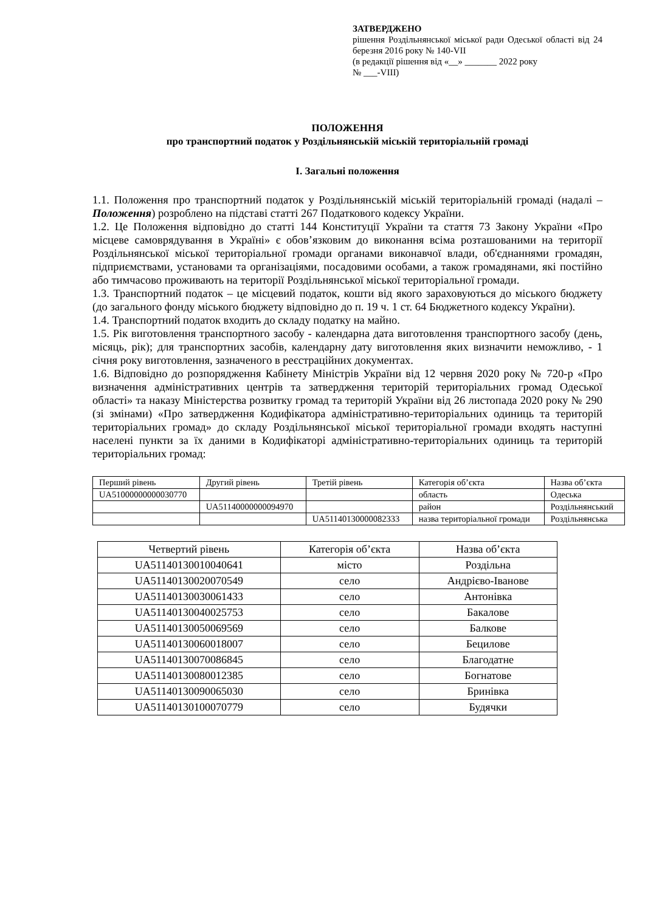ЗАТВЕРДЖЕНО
рішення Роздільнянської міської ради Одеської області від 24 березня 2016 року № 140-VII
(в редакції рішення від «__» _______ 2022 року
№ ___-VIII)
ПОЛОЖЕННЯ
про транспортний податок у Роздільнянській міській територіальній громаді
І. Загальні положення
1.1. Положення про транспортний податок у Роздільнянській міській територіальній громаді (надалі – Положення) розроблено на підставі статті 267 Податкового кодексу України.
1.2. Це Положення відповідно до статті 144 Конституції України та стаття 73 Закону України «Про місцеве самоврядування в Україні» є обов’язковим до виконання всіма розташованими на території Роздільнянської міської територіальної громади органами виконавчої влади, об'єднаннями громадян, підприємствами, установами та організаціями, посадовими особами, а також громадянами, які постійно або тимчасово проживають на території Роздільнянської міської територіальної громади.
1.3. Транспортний податок – це місцевий податок, кошти від якого зараховуються до міського бюджету (до загального фонду міського бюджету відповідно до п. 19 ч. 1 ст. 64 Бюджетного кодексу України).
1.4. Транспортний податок входить до складу податку на майно.
1.5. Рік виготовлення транспортного засобу - календарна дата виготовлення транспортного засобу (день, місяць, рік); для транспортних засобів, календарну дату виготовлення яких визначити неможливо, - 1 січня року виготовлення, зазначеного в реєстраційних документах.
1.6. Відповідно до розпорядження Кабінету Міністрів України від 12 червня 2020 року № 720-р «Про визначення адміністративних центрів та затвердження територій територіальних громад Одеської області» та наказу Міністерства розвитку громад та територій України від 26 листопада 2020 року № 290 (зі змінами) «Про затвердження Кодифікатора адміністративно-територіальних одиниць та територій територіальних громад» до складу Роздільнянської міської територіальної громади входять наступні населені пункти за їх даними в Кодифікаторі адміністративно-територіальних одиниць та територій територіальних громад:
| Перший рівень | Другий рівень | Третій рівень | Категорія об’єкта | Назва об’єкта |
| UA51000000000030770 | | | область | Одеська |
| | UA51140000000094970 | | район | Роздільнянський |
| | | UA51140130000082333 | назва територіальної громади | Роздільнянська |
| Четвертий рівень | Категорія об’єкта | Назва об’єкта |
| --- | --- | --- |
| UA51140130010040641 | місто | Роздільна |
| UA51140130020070549 | село | Андрієво-Іванове |
| UA51140130030061433 | село | Антонівка |
| UA51140130040025753 | село | Бакалове |
| UA51140130050069569 | село | Балкове |
| UA51140130060018007 | село | Бецилове |
| UA51140130070086845 | село | Благодатне |
| UA51140130080012385 | село | Богнатове |
| UA51140130090065030 | село | Бринівка |
| UA51140130100070779 | село | Будячки |